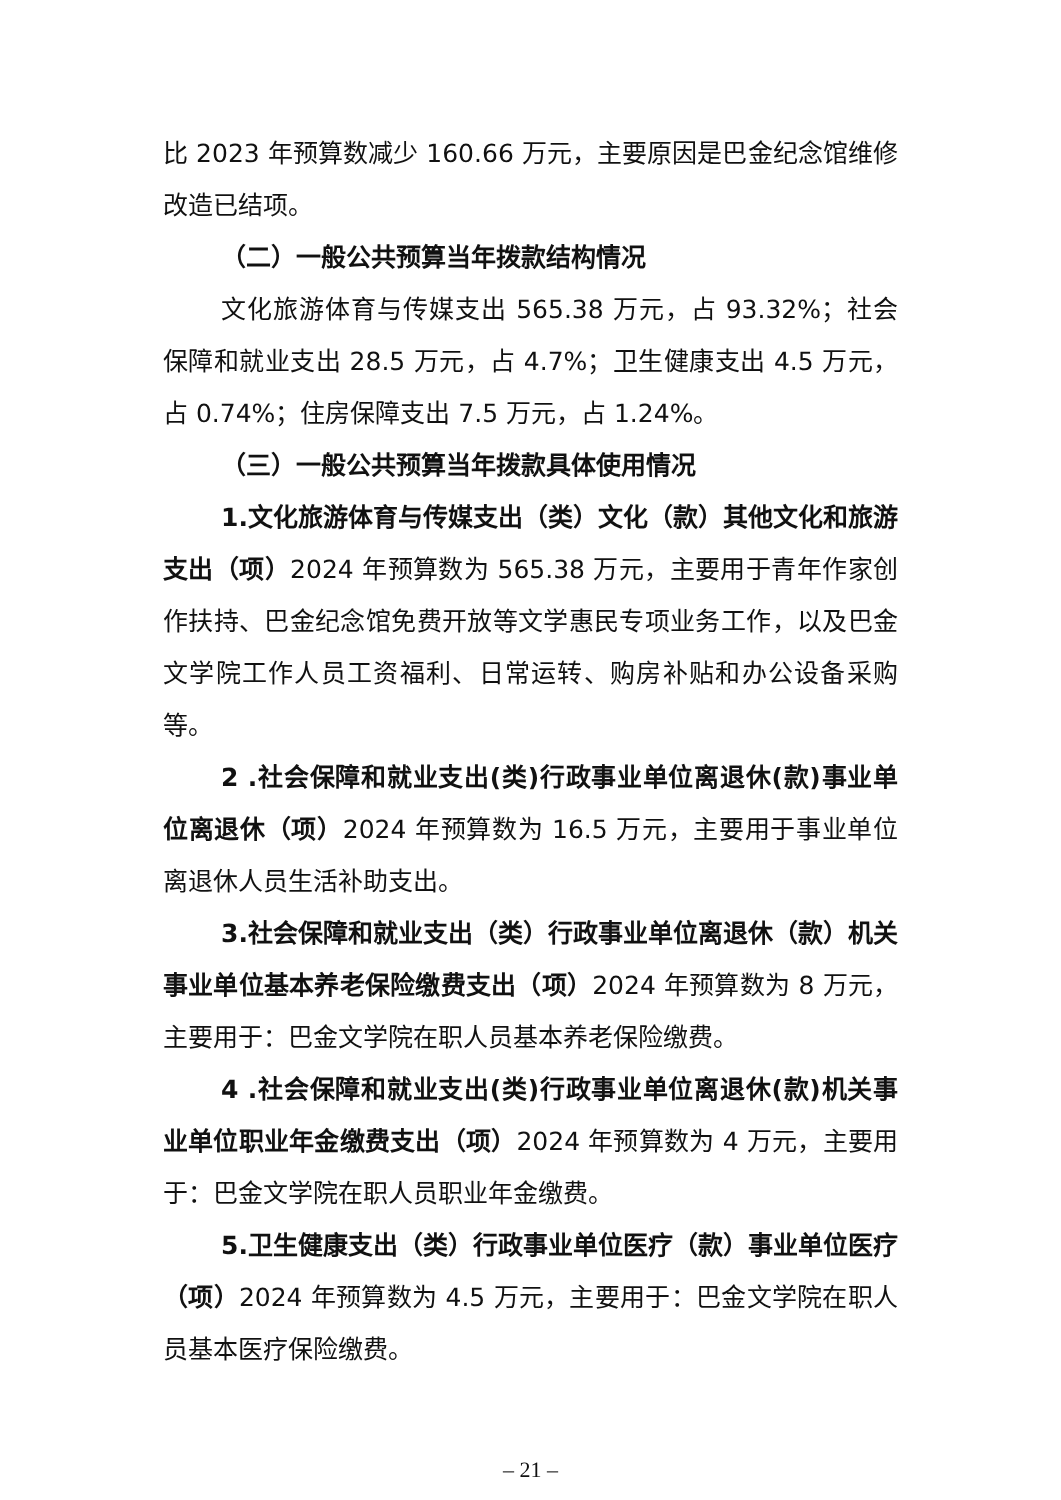比 2023 年预算数减少 160.66 万元，主要原因是巴金纪念馆维修改造已结项。
（二）一般公共预算当年拨款结构情况
文化旅游体育与传媒支出 565.38 万元，占 93.32%；社会保障和就业支出 28.5 万元，占 4.7%；卫生健康支出 4.5 万元，占 0.74%；住房保障支出 7.5 万元，占 1.24%。
（三）一般公共预算当年拨款具体使用情况
1.文化旅游体育与传媒支出（类）文化（款）其他文化和旅游支出（项）2024 年预算数为 565.38 万元，主要用于青年作家创作扶持、巴金纪念馆免费开放等文学惠民专项业务工作，以及巴金文学院工作人员工资福利、日常运转、购房补贴和办公设备采购等。
2 .社会保障和就业支出(类)行政事业单位离退休(款)事业单位离退休（项）2024 年预算数为 16.5 万元，主要用于事业单位离退休人员生活补助支出。
3.社会保障和就业支出（类）行政事业单位离退休（款）机关事业单位基本养老保险缴费支出（项）2024 年预算数为 8 万元，主要用于：巴金文学院在职人员基本养老保险缴费。
4 .社会保障和就业支出(类)行政事业单位离退休(款)机关事业单位职业年金缴费支出（项）2024 年预算数为 4 万元，主要用于：巴金文学院在职人员职业年金缴费。
5.卫生健康支出（类）行政事业单位医疗（款）事业单位医疗（项）2024 年预算数为 4.5 万元，主要用于：巴金文学院在职人员基本医疗保险缴费。
– 21 –